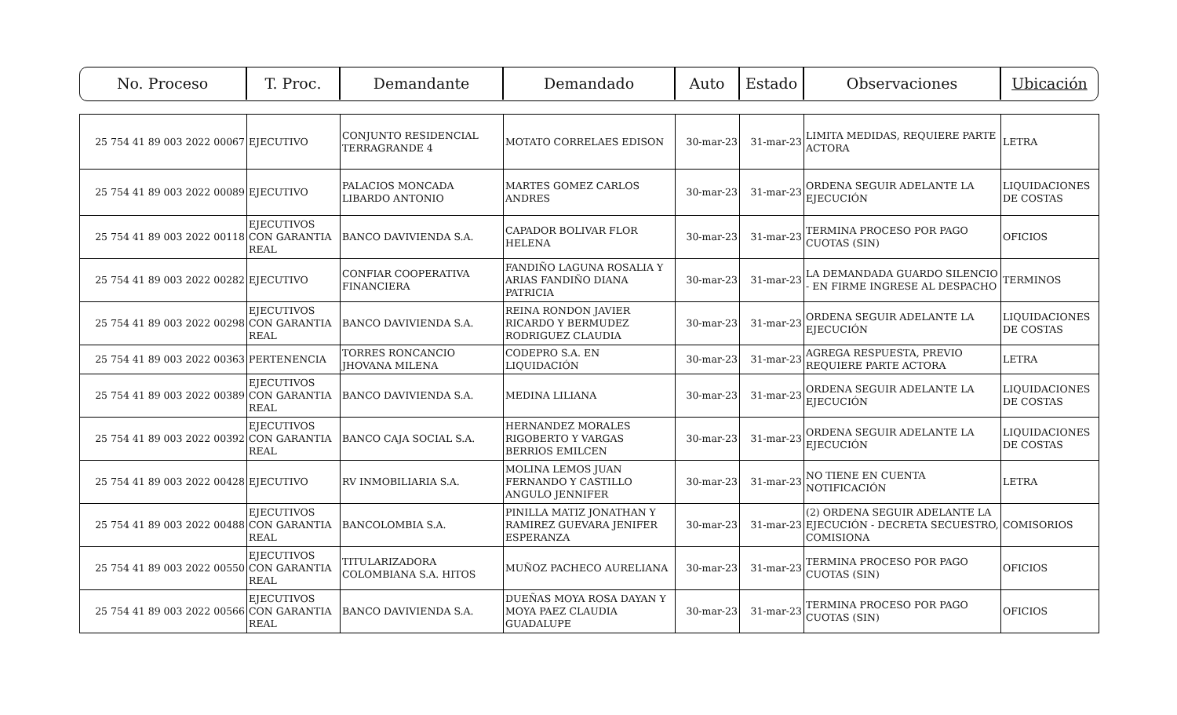| No. Proceso | T. Proc. | Demandante | Demandado | Auto | Estado | Observaciones | Ubicación |
| --- | --- | --- | --- | --- | --- | --- | --- |
| 25 754 41 89 003 2022 00067 | EJECUTIVO | CONJUNTO RESIDENCIAL TERRAGRANDE 4 | MOTATO CORRELAES EDISON | 30-mar-23 | 31-mar-23 | LIMITA MEDIDAS, REQUIERE PARTE ACTORA | LETRA |
| 25 754 41 89 003 2022 00089 | EJECUTIVO | PALACIOS MONCADA LIBARDO ANTONIO | MARTES GOMEZ CARLOS ANDRES | 30-mar-23 | 31-mar-23 | ORDENA SEGUIR ADELANTE LA EJECUCIÓN | LIQUIDACIONES DE COSTAS |
| 25 754 41 89 003 2022 00118 | EJECUTIVOS CON GARANTIA REAL | BANCO DAVIVIENDA S.A. | CAPADOR BOLIVAR FLOR HELENA | 30-mar-23 | 31-mar-23 | TERMINA PROCESO POR PAGO CUOTAS (SIN) | OFICIOS |
| 25 754 41 89 003 2022 00282 | EJECUTIVO | CONFIAR COOPERATIVA FINANCIERA | FANDIÑO LAGUNA ROSALIA Y ARIAS FANDIÑO DIANA PATRICIA | 30-mar-23 | 31-mar-23 | LA DEMANDADA GUARDO SILENCIO - EN FIRME INGRESE AL DESPACHO | TERMINOS |
| 25 754 41 89 003 2022 00298 | EJECUTIVOS CON GARANTIA REAL | BANCO DAVIVIENDA S.A. | REINA RONDON JAVIER RICARDO Y BERMUDEZ RODRIGUEZ CLAUDIA | 30-mar-23 | 31-mar-23 | ORDENA SEGUIR ADELANTE LA EJECUCIÓN | LIQUIDACIONES DE COSTAS |
| 25 754 41 89 003 2022 00363 | PERTENENCIA | TORRES RONCANCIO JHOVANA MILENA | CODEPRO S.A. EN LIQUIDACIÓN | 30-mar-23 | 31-mar-23 | AGREGA RESPUESTA, PREVIO REQUIERE PARTE ACTORA | LETRA |
| 25 754 41 89 003 2022 00389 | EJECUTIVOS CON GARANTIA REAL | BANCO DAVIVIENDA S.A. | MEDINA LILIANA | 30-mar-23 | 31-mar-23 | ORDENA SEGUIR ADELANTE LA EJECUCIÓN | LIQUIDACIONES DE COSTAS |
| 25 754 41 89 003 2022 00392 | EJECUTIVOS CON GARANTIA REAL | BANCO CAJA SOCIAL S.A. | HERNANDEZ MORALES RIGOBERTO Y VARGAS BERRIOS EMILCEN | 30-mar-23 | 31-mar-23 | ORDENA SEGUIR ADELANTE LA EJECUCIÓN | LIQUIDACIONES DE COSTAS |
| 25 754 41 89 003 2022 00428 | EJECUTIVO | RV INMOBILIARIA S.A. | MOLINA LEMOS JUAN FERNANDO Y CASTILLO ANGULO JENNIFER | 30-mar-23 | 31-mar-23 | NO TIENE EN CUENTA NOTIFICACIÓN | LETRA |
| 25 754 41 89 003 2022 00488 | EJECUTIVOS CON GARANTIA REAL | BANCOLOMBIA S.A. | PINILLA MATIZ JONATHAN Y RAMIREZ GUEVARA JENIFER ESPERANZA | 30-mar-23 | 31-mar-23 | (2) ORDENA SEGUIR ADELANTE LA EJECUCIÓN - DECRETA SECUESTRO, COMISIONA | COMISORIOS |
| 25 754 41 89 003 2022 00550 | EJECUTIVOS CON GARANTIA REAL | TITULARIZADORA COLOMBIANA S.A. HITOS | MUÑOZ PACHECO AURELIANA | 30-mar-23 | 31-mar-23 | TERMINA PROCESO POR PAGO CUOTAS (SIN) | OFICIOS |
| 25 754 41 89 003 2022 00566 | EJECUTIVOS CON GARANTIA REAL | BANCO DAVIVIENDA S.A. | DUEÑAS MOYA ROSA DAYAN Y MOYA PAEZ CLAUDIA GUADALUPE | 30-mar-23 | 31-mar-23 | TERMINA PROCESO POR PAGO CUOTAS (SIN) | OFICIOS |